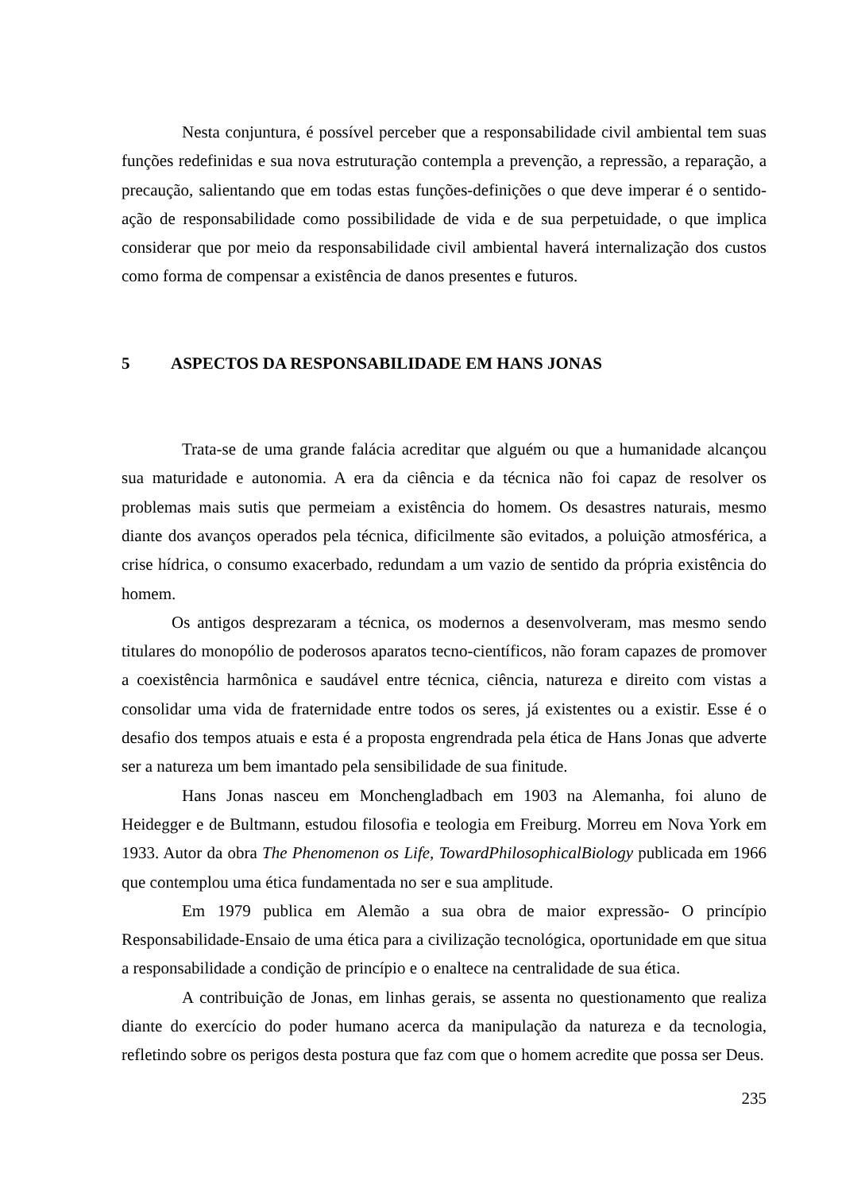Nesta conjuntura, é possível perceber que a responsabilidade civil ambiental tem suas funções redefinidas e sua nova estruturação contempla a prevenção, a repressão, a reparação, a precaução, salientando que em todas estas funções-definições o que deve imperar é o sentido-ação de responsabilidade como possibilidade de vida e de sua perpetuidade, o que implica considerar que por meio da responsabilidade civil ambiental haverá internalização dos custos como forma de compensar a existência de danos presentes e futuros.
5 ASPECTOS DA RESPONSABILIDADE EM HANS JONAS
Trata-se de uma grande falácia acreditar que alguém ou que a humanidade alcançou sua maturidade e autonomia. A era da ciência e da técnica não foi capaz de resolver os problemas mais sutis que permeiam a existência do homem. Os desastres naturais, mesmo diante dos avanços operados pela técnica, dificilmente são evitados, a poluição atmosférica, a crise hídrica, o consumo exacerbado, redundam a um vazio de sentido da própria existência do homem.
Os antigos desprezaram a técnica, os modernos a desenvolveram, mas mesmo sendo titulares do monopólio de poderosos aparatos tecno-científicos, não foram capazes de promover a coexistência harmônica e saudável entre técnica, ciência, natureza e direito com vistas a consolidar uma vida de fraternidade entre todos os seres, já existentes ou a existir. Esse é o desafio dos tempos atuais e esta é a proposta engrendrada pela ética de Hans Jonas que adverte ser a natureza um bem imantado pela sensibilidade de sua finitude.
Hans Jonas nasceu em Monchengladbach em 1903 na Alemanha, foi aluno de Heidegger e de Bultmann, estudou filosofia e teologia em Freiburg. Morreu em Nova York em 1933. Autor da obra The Phenomenon os Life, TowardPhilosophicalBiology publicada em 1966 que contemplou uma ética fundamentada no ser e sua amplitude.
Em 1979 publica em Alemão a sua obra de maior expressão- O princípio Responsabilidade-Ensaio de uma ética para a civilização tecnológica, oportunidade em que situa a responsabilidade a condição de princípio e o enaltece na centralidade de sua ética.
A contribuição de Jonas, em linhas gerais, se assenta no questionamento que realiza diante do exercício do poder humano acerca da manipulação da natureza e da tecnologia, refletindo sobre os perigos desta postura que faz com que o homem acredite que possa ser Deus.
235